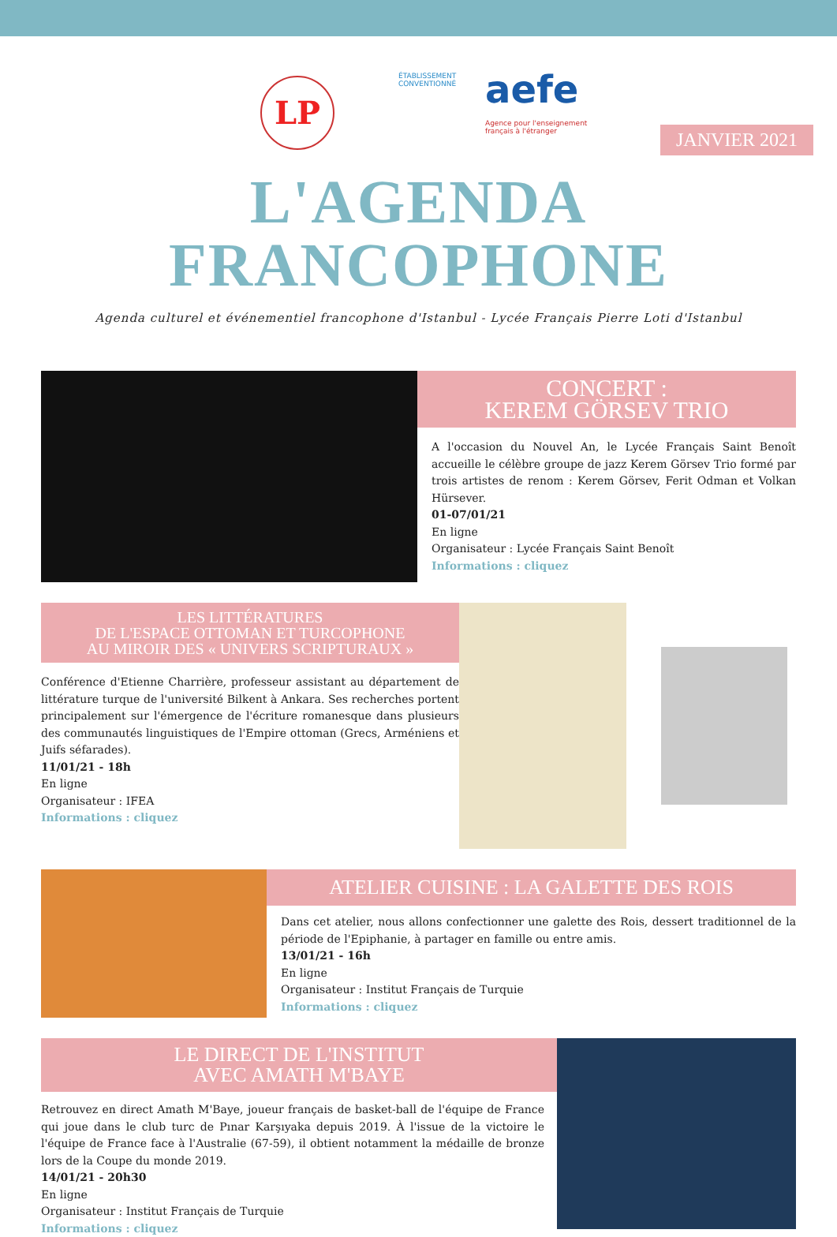LP
ÉTABLISSEMENT
CONVENTIONNÉ
aefe
Agence pour l'enseignement français à l'étranger
JANVIER 2021
L'AGENDA FRANCOPHONE
Agenda culturel et événementiel francophone d'Istanbul - Lycée Français Pierre Loti d'Istanbul
CONCERT :
KEREM GÖRSEV TRIO
A l'occasion du Nouvel An, le Lycée Français Saint Benoît accueille le célèbre groupe de jazz Kerem Görsev Trio formé par trois artistes de renom : Kerem Görsev, Ferit Odman et Volkan Hürsever.
01-07/01/21
En ligne
Organisateur : Lycée Français Saint Benoît
Informations : cliquez
LES LITTÉRATURES
DE L'ESPACE OTTOMAN ET TURCOPHONE
AU MIROIR DES « UNIVERS SCRIPTURAUX »
Conférence d'Etienne Charrière, professeur assistant au département de littérature turque de l'université Bilkent à Ankara. Ses recherches portent principalement sur l'émergence de l'écriture romanesque dans plusieurs des communautés linguistiques de l'Empire ottoman (Grecs, Arméniens et Juifs séfarades).
11/01/21 - 18h
En ligne
Organisateur : IFEA
Informations : cliquez
ATELIER CUISINE : LA GALETTE DES ROIS
Dans cet atelier, nous allons confectionner une galette des Rois, dessert traditionnel de la période de l'Epiphanie, à partager en famille ou entre amis.
13/01/21 - 16h
En ligne
Organisateur : Institut Français de Turquie
Informations : cliquez
LE DIRECT DE L'INSTITUT
AVEC AMATH M'BAYE
Retrouvez en direct Amath M'Baye, joueur français de basket-ball de l'équipe de France qui joue dans le club turc de Pınar Karşıyaka depuis 2019. À l'issue de la victoire le l'équipe de France face à l'Australie (67-59), il obtient notamment la médaille de bronze lors de la Coupe du monde 2019.
14/01/21 - 20h30
En ligne
Organisateur : Institut Français de Turquie
Informations : cliquez